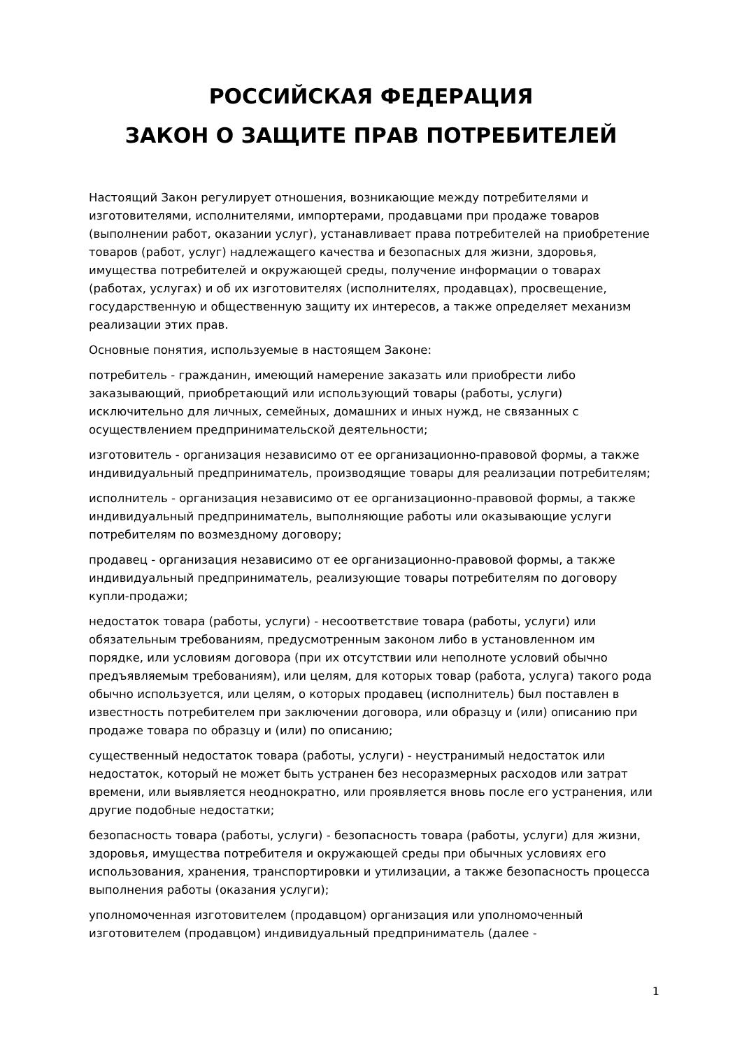РОССИЙСКАЯ ФЕДЕРАЦИЯ
ЗАКОН О ЗАЩИТЕ ПРАВ ПОТРЕБИТЕЛЕЙ
Настоящий Закон регулирует отношения, возникающие между потребителями и изготовителями, исполнителями, импортерами, продавцами при продаже товаров (выполнении работ, оказании услуг), устанавливает права потребителей на приобретение товаров (работ, услуг) надлежащего качества и безопасных для жизни, здоровья, имущества потребителей и окружающей среды, получение информации о товарах (работах, услугах) и об их изготовителях (исполнителях, продавцах), просвещение, государственную и общественную защиту их интересов, а также определяет механизм реализации этих прав.
Основные понятия, используемые в настоящем Законе:
потребитель - гражданин, имеющий намерение заказать или приобрести либо заказывающий, приобретающий или использующий товары (работы, услуги) исключительно для личных, семейных, домашних и иных нужд, не связанных с осуществлением предпринимательской деятельности;
изготовитель - организация независимо от ее организационно-правовой формы, а также индивидуальный предприниматель, производящие товары для реализации потребителям;
исполнитель - организация независимо от ее организационно-правовой формы, а также индивидуальный предприниматель, выполняющие работы или оказывающие услуги потребителям по возмездному договору;
продавец - организация независимо от ее организационно-правовой формы, а также индивидуальный предприниматель, реализующие товары потребителям по договору купли-продажи;
недостаток товара (работы, услуги) - несоответствие товара (работы, услуги) или обязательным требованиям, предусмотренным законом либо в установленном им порядке, или условиям договора (при их отсутствии или неполноте условий обычно предъявляемым требованиям), или целям, для которых товар (работа, услуга) такого рода обычно используется, или целям, о которых продавец (исполнитель) был поставлен в известность потребителем при заключении договора, или образцу и (или) описанию при продаже товара по образцу и (или) по описанию;
существенный недостаток товара (работы, услуги) - неустранимый недостаток или недостаток, который не может быть устранен без несоразмерных расходов или затрат времени, или выявляется неоднократно, или проявляется вновь после его устранения, или другие подобные недостатки;
безопасность товара (работы, услуги) - безопасность товара (работы, услуги) для жизни, здоровья, имущества потребителя и окружающей среды при обычных условиях его использования, хранения, транспортировки и утилизации, а также безопасность процесса выполнения работы (оказания услуги);
уполномоченная изготовителем (продавцом) организация или уполномоченный изготовителем (продавцом) индивидуальный предприниматель (далее -
1